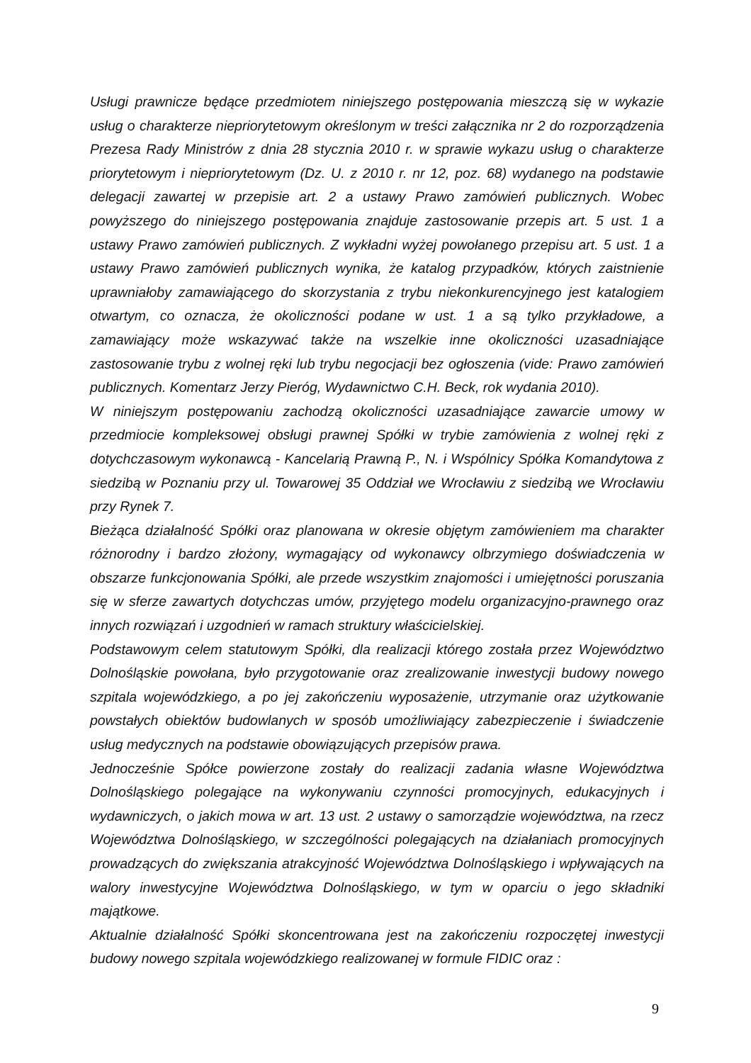Usługi prawnicze będące przedmiotem niniejszego postępowania mieszczą się w wykazie usług o charakterze niepriorytetowym określonym w treści załącznika nr 2 do rozporządzenia Prezesa Rady Ministrów z dnia 28 stycznia 2010 r. w sprawie wykazu usług o charakterze priorytetowym i niepriorytetowym (Dz. U. z 2010 r. nr 12, poz. 68) wydanego na podstawie delegacji zawartej w przepisie art. 2 a ustawy Prawo zamówień publicznych. Wobec powyższego do niniejszego postępowania znajduje zastosowanie przepis art. 5 ust. 1 a ustawy Prawo zamówień publicznych. Z wykładni wyżej powołanego przepisu art. 5 ust. 1 a ustawy Prawo zamówień publicznych wynika, że katalog przypadków, których zaistnienie uprawniałoby zamawiającego do skorzystania z trybu niekonkurencyjnego jest katalogiem otwartym, co oznacza, że okoliczności podane w ust. 1 a są tylko przykładowe, a zamawiający może wskazywać także na wszelkie inne okoliczności uzasadniające zastosowanie trybu z wolnej ręki lub trybu negocjacji bez ogłoszenia (vide: Prawo zamówień publicznych. Komentarz Jerzy Pieróg, Wydawnictwo C.H. Beck, rok wydania 2010).
W niniejszym postępowaniu zachodzą okoliczności uzasadniające zawarcie umowy w przedmiocie kompleksowej obsługi prawnej Spółki w trybie zamówienia z wolnej ręki z dotychczasowym wykonawcą - Kancelarią Prawną P., N. i Wspólnicy Spółka Komandytowa z siedzibą w Poznaniu przy ul. Towarowej 35 Oddział we Wrocławiu z siedzibą we Wrocławiu przy Rynek 7.
Bieżąca działalność Spółki oraz planowana w okresie objętym zamówieniem ma charakter różnorodny i bardzo złożony, wymagający od wykonawcy olbrzymiego doświadczenia w obszarze funkcjonowania Spółki, ale przede wszystkim znajomości i umiejętności poruszania się w sferze zawartych dotychczas umów, przyjętego modelu organizacyjno-prawnego oraz innych rozwiązań i uzgodnień w ramach struktury właścicielskiej.
Podstawowym celem statutowym Spółki, dla realizacji którego została przez Województwo Dolnośląskie powołana, było przygotowanie oraz zrealizowanie inwestycji budowy nowego szpitala wojewódzkiego, a po jej zakończeniu wyposażenie, utrzymanie oraz użytkowanie powstałych obiektów budowlanych w sposób umożliwiający zabezpieczenie i świadczenie usług medycznych na podstawie obowiązujących przepisów prawa.
Jednocześnie Spółce powierzone zostały do realizacji zadania własne Województwa Dolnośląskiego polegające na wykonywaniu czynności promocyjnych, edukacyjnych i wydawniczych, o jakich mowa w art. 13 ust. 2 ustawy o samorządzie województwa, na rzecz Województwa Dolnośląskiego, w szczególności polegających na działaniach promocyjnych prowadzących do zwiększania atrakcyjność Województwa Dolnośląskiego i wpływających na walory inwestycyjne Województwa Dolnośląskiego, w tym w oparciu o jego składniki majątkowe.
Aktualnie działalność Spółki skoncentrowana jest na zakończeniu rozpoczętej inwestycji budowy nowego szpitala wojewódzkiego realizowanej w formule FIDIC oraz :
9